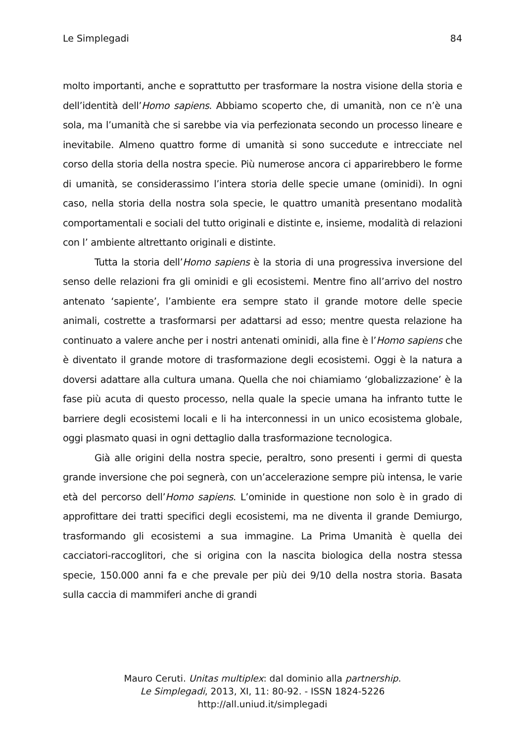Le Simplegadi 84
molto importanti, anche e soprattutto per trasformare la nostra visione della storia e dell’identità dell’Homo sapiens. Abbiamo scoperto che, di umanità, non ce n’è una sola, ma l’umanità che si sarebbe via via perfezionata secondo un processo lineare e inevitabile. Almeno quattro forme di umanità si sono succedute e intrecciate nel corso della storia della nostra specie. Più numerose ancora ci apparirebbero le forme di umanità, se considerassimo l’intera storia delle specie umane (ominidi). In ogni caso, nella storia della nostra sola specie, le quattro umanità presentano modalità comportamentali e sociali del tutto originali e distinte e, insieme, modalità di relazioni con l’ ambiente altrettanto originali e distinte.
Tutta la storia dell’Homo sapiens è la storia di una progressiva inversione del senso delle relazioni fra gli ominidi e gli ecosistemi. Mentre fino all’arrivo del nostro antenato ‘sapiente’, l’ambiente era sempre stato il grande motore delle specie animali, costrette a trasformarsi per adattarsi ad esso; mentre questa relazione ha continuato a valere anche per i nostri antenati ominidi, alla fine è l’Homo sapiens che è diventato il grande motore di trasformazione degli ecosistemi. Oggi è la natura a doversi adattare alla cultura umana. Quella che noi chiamiamo ‘globalizzazione’ è la fase più acuta di questo processo, nella quale la specie umana ha infranto tutte le barriere degli ecosistemi locali e li ha interconnessi in un unico ecosistema globale, oggi plasmato quasi in ogni dettaglio dalla trasformazione tecnologica.
Già alle origini della nostra specie, peraltro, sono presenti i germi di questa grande inversione che poi segnerà, con un’accelerazione sempre più intensa, le varie età del percorso dell’Homo sapiens. L’ominide in questione non solo è in grado di approfittare dei tratti specifici degli ecosistemi, ma ne diventa il grande Demiurgo, trasformando gli ecosistemi a sua immagine. La Prima Umanità è quella dei cacciatori-raccoglitori, che si origina con la nascita biologica della nostra stessa specie, 150.000 anni fa e che prevale per più dei 9/10 della nostra storia. Basata sulla caccia di mammiferi anche di grandi
Mauro Ceruti. Unitas multiplex: dal dominio alla partnership.
Le Simplegadi, 2013, XI, 11: 80-92. - ISSN 1824-5226
http://all.uniud.it/simplegadi